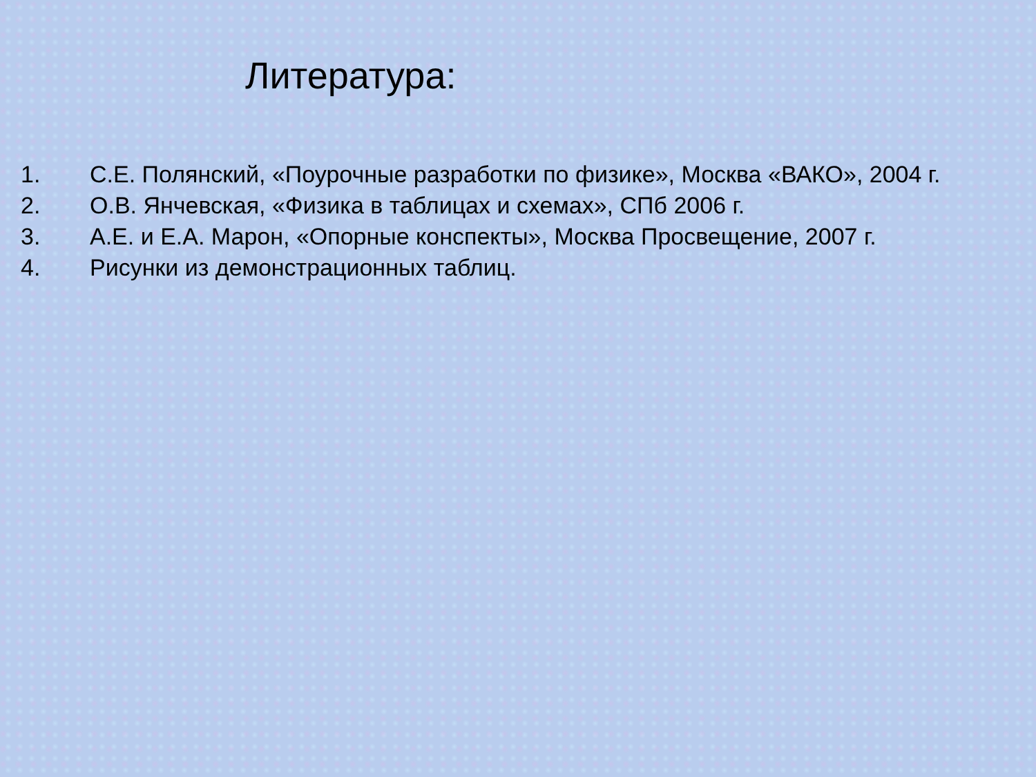Литература:
1. С.Е. Полянский, «Поурочные разработки по физике», Москва «ВАКО», 2004 г.
2. О.В. Янчевская, «Физика в таблицах и схемах», СПб 2006 г.
3. А.Е. и Е.А. Марон, «Опорные конспекты», Москва Просвещение, 2007 г.
4. Рисунки из демонстрационных таблиц.